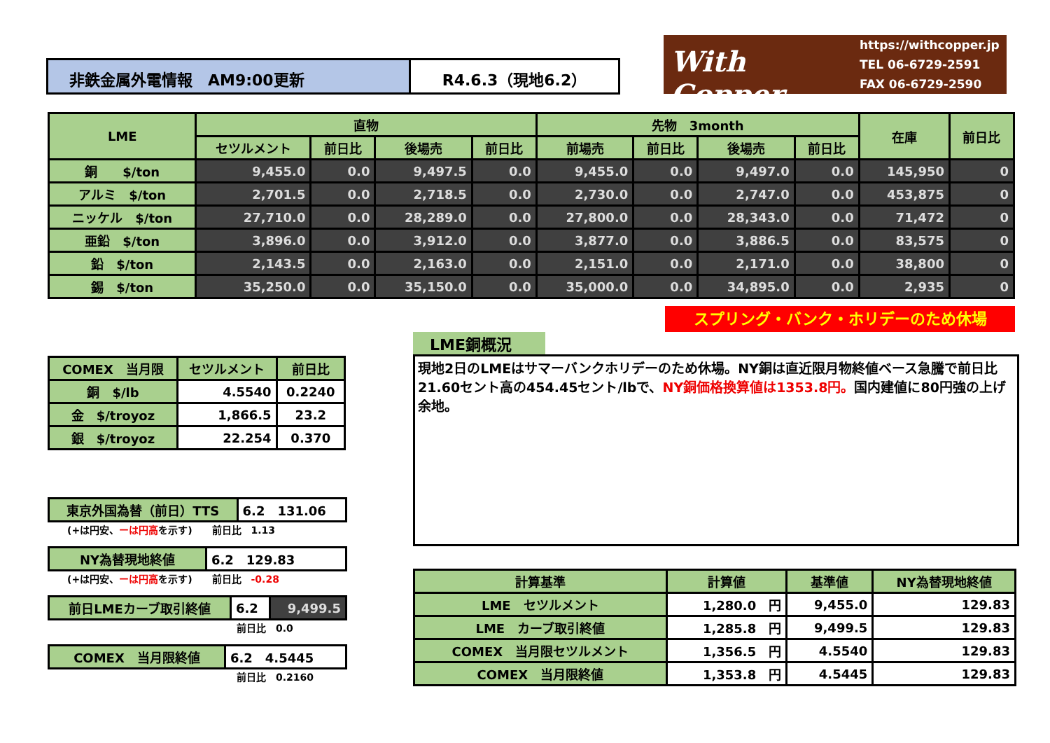非鉄金属外電情報　AM9:00更新 R4.6.3（現地6.2）
With Copper
https://withcopper.jp
TEL 06-6729-2591
FAX 06-6729-2590
| LME | 直物 | | | | 先物 3month | | | | 在庫 | 前日比 |
| --- | --- | --- | --- | --- | --- | --- | --- | --- | --- | --- |
| | セツルメント | 前日比 | 後場売 | 前日比 | 前場売 | 前日比 | 後場売 | 前日比 | | |
| 銅 $/ton | 9,455.0 | 0.0 | 9,497.5 | 0.0 | 9,455.0 | 0.0 | 9,497.0 | 0.0 | 145,950 | 0 |
| アルミ $/ton | 2,701.5 | 0.0 | 2,718.5 | 0.0 | 2,730.0 | 0.0 | 2,747.0 | 0.0 | 453,875 | 0 |
| ニッケル $/ton | 27,710.0 | 0.0 | 28,289.0 | 0.0 | 27,800.0 | 0.0 | 28,343.0 | 0.0 | 71,472 | 0 |
| 亜鉛 $/ton | 3,896.0 | 0.0 | 3,912.0 | 0.0 | 3,877.0 | 0.0 | 3,886.5 | 0.0 | 83,575 | 0 |
| 鉛 $/ton | 2,143.5 | 0.0 | 2,163.0 | 0.0 | 2,151.0 | 0.0 | 2,171.0 | 0.0 | 38,800 | 0 |
| 錫 $/ton | 35,250.0 | 0.0 | 35,150.0 | 0.0 | 35,000.0 | 0.0 | 34,895.0 | 0.0 | 2,935 | 0 |
スプリング・バンク・ホリデーのため休場
| COMEX 当月限 | セツルメント | 前日比 |
| --- | --- | --- |
| 銅 $/lb | 4.5540 | 0.2240 |
| 金 $/troyoz | 1,866.5 | 23.2 |
| 銀 $/troyoz | 22.254 | 0.370 |
LME銅概況
現地2日のLMEはサマーバンクホリデーのため休場。NY銅は直近限月物終値ベース急騰で前日比21.60セント高の454.45セント/lbで、NY銅価格換算値は1353.8円。国内建値に80円強の上げ余地。
| 東京外国為替（前日）TTS | 6.2 131.06 |
　　(+は円安、ーは円高を示す)　　前日比　1.13
| NY為替現地終値 | 6.2 129.83 |
　　(+は円安、ーは円高を示す)　　前日比　-0.28
| 前日LMEカーブ取引終値 | 6.2 | 9,499.5 |
前日比　0.0
| COMEX 当月限終値 | 6.2 4.5445 |
前日比　0.2160
| 計算基準 | 計算値 | 基準値 | NY為替現地終値 |
| --- | --- | --- | --- |
| LME セツルメント | 1,280.0 円 | 9,455.0 | 129.83 |
| LME カーブ取引終値 | 1,285.8 円 | 9,499.5 | 129.83 |
| COMEX 当月限セツルメント | 1,356.5 円 | 4.5540 | 129.83 |
| COMEX 当月限終値 | 1,353.8 円 | 4.5445 | 129.83 |